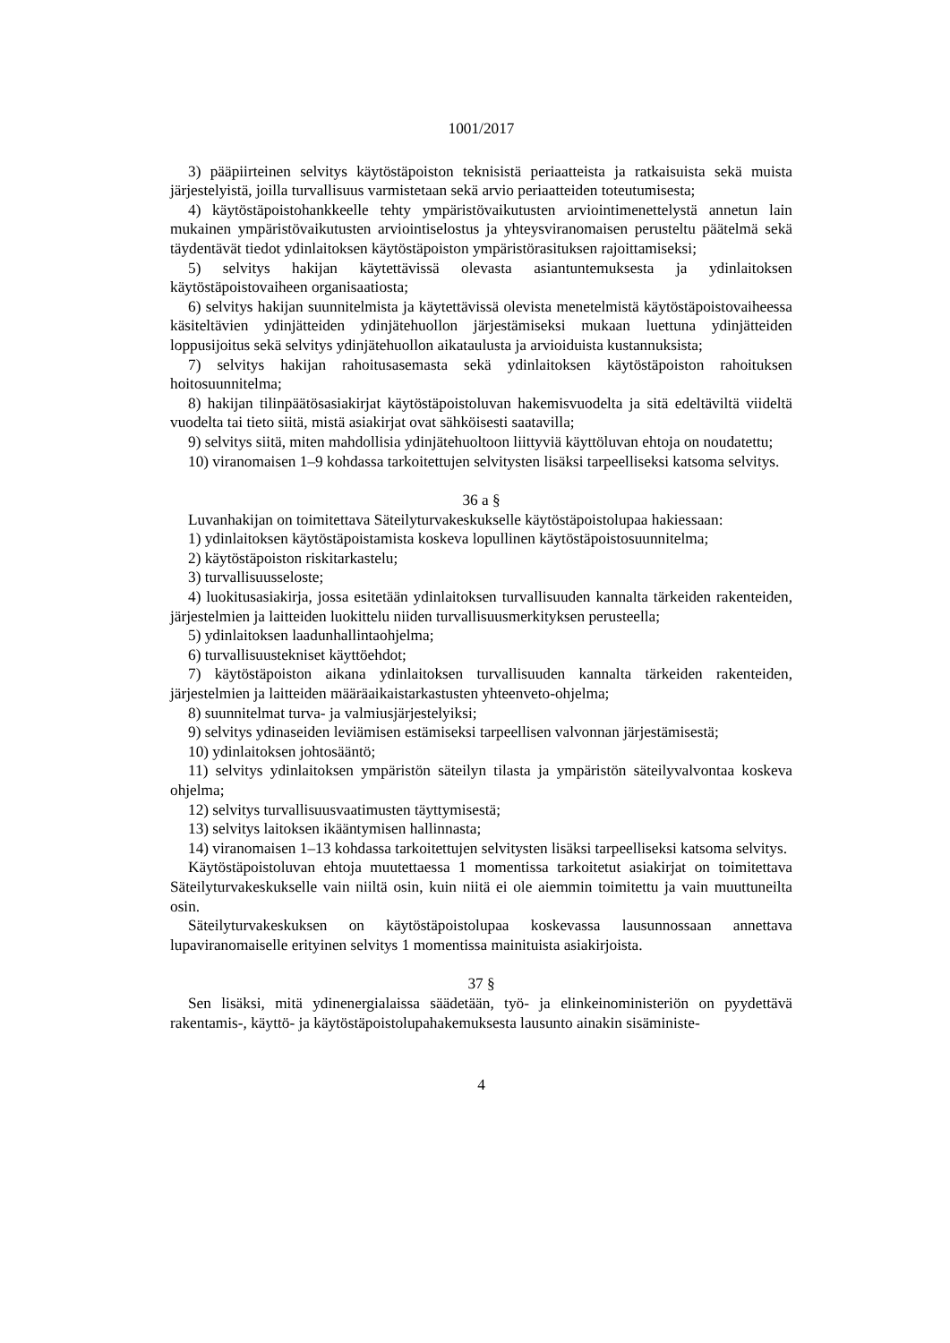1001/2017
3) pääpiirteinen selvitys käytöstäpoiston teknisistä periaatteista ja ratkaisuista sekä muista järjestelyistä, joilla turvallisuus varmistetaan sekä arvio periaatteiden toteutumisesta;
4) käytöstäpoistohankkeelle tehty ympäristövaikutusten arviointimenettelystä annetun lain mukainen ympäristövaikutusten arviointiselostus ja yhteysviranomaisen perusteltu päätelmä sekä täydentävät tiedot ydinlaitoksen käytöstäpoiston ympäristörasituksen rajoittamiseksi;
5) selvitys hakijan käytettävissä olevasta asiantuntemuksesta ja ydinlaitoksen käytöstäpoistovaiheen organisaatiosta;
6) selvitys hakijan suunnitelmista ja käytettävissä olevista menetelmistä käytöstäpoistovaiheessa käsiteltävien ydinjätteiden ydinjätehuollon järjestämiseksi mukaan luettuna ydinjätteiden loppusijoitus sekä selvitys ydinjätehuollon aikataulusta ja arvioiduista kustannuksista;
7) selvitys hakijan rahoitusasemasta sekä ydinlaitoksen käytöstäpoiston rahoituksen hoitosuunnitelma;
8) hakijan tilinpäätösasiakirjat käytöstäpoistoluvan hakemisvuodelta ja sitä edeltäviltä viideltä vuodelta tai tieto siitä, mistä asiakirjat ovat sähköisesti saatavilla;
9) selvitys siitä, miten mahdollisia ydinjätehuoltoon liittyviä käyttöluvan ehtoja on noudatettu;
10) viranomaisen 1–9 kohdassa tarkoitettujen selvitysten lisäksi tarpeelliseksi katsoma selvitys.
36 a §
Luvanhakijan on toimitettava Säteilyturvakeskukselle käytöstäpoistolupaa hakiessaan:
1) ydinlaitoksen käytöstäpoistamista koskeva lopullinen käytöstäpoistosuunnitelma;
2) käytöstäpoiston riskitarkastelu;
3) turvallisuusseloste;
4) luokitusasiakirja, jossa esitetään ydinlaitoksen turvallisuuden kannalta tärkeiden rakenteiden, järjestelmien ja laitteiden luokittelu niiden turvallisuusmerkityksen perusteella;
5) ydinlaitoksen laadunhallintaohjelma;
6) turvallisuustekniset käyttöehdot;
7) käytöstäpoiston aikana ydinlaitoksen turvallisuuden kannalta tärkeiden rakenteiden, järjestelmien ja laitteiden määräaikaistarkastusten yhteenveto-ohjelma;
8) suunnitelmat turva- ja valmiusjärjestelyiksi;
9) selvitys ydinaseiden leviämisen estämiseksi tarpeellisen valvonnan järjestämisestä;
10) ydinlaitoksen johtosääntö;
11) selvitys ydinlaitoksen ympäristön säteilyn tilasta ja ympäristön säteilyvalvontaa koskeva ohjelma;
12) selvitys turvallisuusvaatimusten täyttymisestä;
13) selvitys laitoksen ikääntymisen hallinnasta;
14) viranomaisen 1–13 kohdassa tarkoitettujen selvitysten lisäksi tarpeelliseksi katsoma selvitys.
Käytöstäpoistoluvan ehtoja muutettaessa 1 momentissa tarkoitetut asiakirjat on toimitettava Säteilyturvakeskukselle vain niiltä osin, kuin niitä ei ole aiemmin toimitettu ja vain muuttuneilta osin.
Säteilyturvakeskuksen on käytöstäpoistolupaa koskevassa lausunnossaan annettava lupaviranomaiselle erityinen selvitys 1 momentissa mainituista asiakirjoista.
37 §
Sen lisäksi, mitä ydinenergialaissa säädetään, työ- ja elinkeinoministeriön on pyydettävä rakentamis-, käyttö- ja käytöstäpoistolupahakemuksesta lausunto ainakin sisäministe-
4